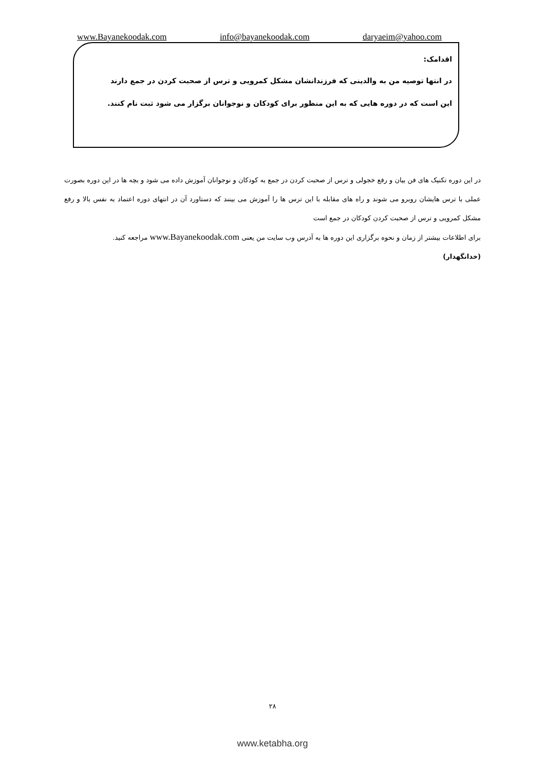www.Bayanekoodak.com info@bayanekoodak.com daryaeim@yahoo.com
اقدامک:
در انتها توصیه من به والدینی که فرزندانشان مشکل کمرویی و ترس از صحبت کردن در جمع دارند
این است که در دوره هایی که به این منظور برای کودکان و نوجوانان برگزار می شود ثبت نام کنند.
در این دوره تکنیک های فن بیان و رفع خجولی و ترس از صحبت کردن در جمع به کودکان و نوجوانان آموزش داده می شود و بچه ها در این دوره بصورت عملی با ترس هایشان روبرو می شوند و راه های مقابله با این ترس ها را آموزش می بینند که دستاورد آن در انتهای دوره اعتماد به نفس بالا و رفع مشکل کمرویی و ترس از صحبت کردن کودکان در جمع است
برای اطلاعات بیشتر از زمان و نحوه برگزاری این دوره ها به آدرس وب سایت من یعنی www.Bayanekoodak.com مراجعه کنید.
(خدانگهدار)
۲۸
www.ketabha.org